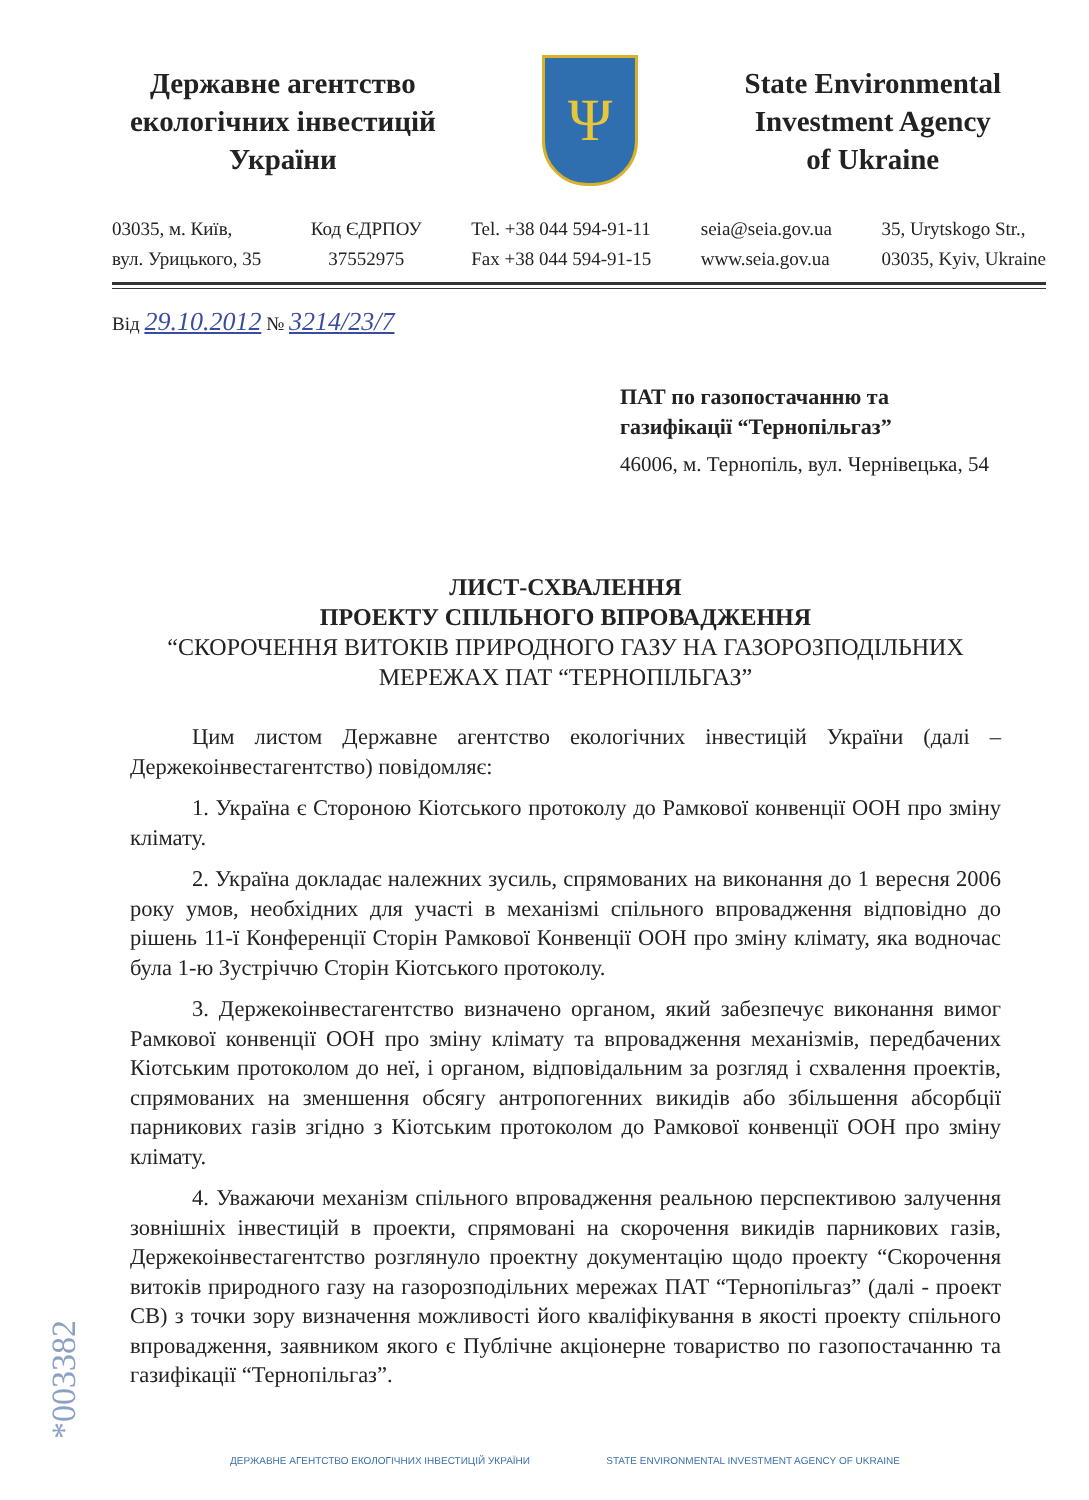Державне агентство
екологічних інвестицій
України
Ψ
State Environmental
Investment Agency
of Ukraine
03035, м. Київ,
вул. Урицького, 35
Код ЄДРПОУ
37552975
Tel. +38 044 594-91-11
Fax +38 044 594-91-15
seia@seia.gov.ua
www.seia.gov.ua
35, Urytskogo Str.,
03035, Kyiv, Ukraine
Від 29.10.2012 № 3214/23/7
ПАТ по газопостачанню та
газифікації “Тернопільгаз”
46006, м. Тернопіль, вул. Чернівецька, 54
ЛИСТ-СХВАЛЕННЯ
ПРОЕКТУ СПІЛЬНОГО ВПРОВАДЖЕННЯ
“СКОРОЧЕННЯ ВИТОКІВ ПРИРОДНОГО ГАЗУ НА ГАЗОРОЗПОДІЛЬНИХ МЕРЕЖАХ ПАТ “ТЕРНОПІЛЬГАЗ”
Цим листом Державне агентство екологічних інвестицій України (далі – Держекоінвестагентство) повідомляє:
1. Україна є Стороною Кіотського протоколу до Рамкової конвенції ООН про зміну клімату.
2. Україна докладає належних зусиль, спрямованих на виконання до 1 вересня 2006 року умов, необхідних для участі в механізмі спільного впровадження відповідно до рішень 11-ї Конференції Сторін Рамкової Конвенції ООН про зміну клімату, яка водночас була 1-ю Зустріччю Сторін Кіотського протоколу.
3. Держекоінвестагентство визначено органом, який забезпечує виконання вимог Рамкової конвенції ООН про зміну клімату та впровадження механізмів, передбачених Кіотським протоколом до неї, і органом, відповідальним за розгляд і схвалення проектів, спрямованих на зменшення обсягу антропогенних викидів або збільшення абсорбції парникових газів згідно з Кіотським протоколом до Рамкової конвенції ООН про зміну клімату.
4. Уважаючи механізм спільного впровадження реальною перспективою залучення зовнішніх інвестицій в проекти, спрямовані на скорочення викидів парникових газів, Держекоінвестагентство розглянуло проектну документацію щодо проекту “Скорочення витоків природного газу на газорозподільних мережах ПАТ “Тернопільгаз” (далі - проект СВ) з точки зору визначення можливості його кваліфікування в якості проекту спільного впровадження, заявником якого є Публічне акціонерне товариство по газопостачанню та газифікації “Тернопільгаз”.
*003382
ДЕРЖАВНЕ АГЕНТСТВО ЕКОЛОГІЧНИХ ІНВЕСТИЦІЙ УКРАЇНИ STATE ENVIRONMENTAL INVESTMENT AGENCY OF UKRAINE